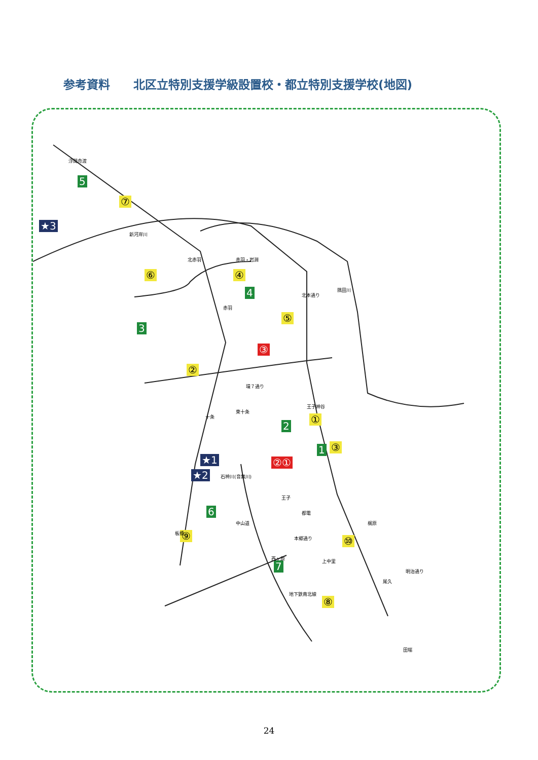参考資料　　北区立特別支援学級設置校・都立特別支援学校(地図)
5
⑦
★3
⑥ ④
4
⑤
3
③
②
環７通り
王子神谷
①
2
1 ③
★1 ②①
★2 石神川(音無川)
6
⑨ ⑩
7
⑧
浮間舟渡
新河岸川
北赤羽 赤羽・岩淵
赤羽
隅田川
北本通り
東十条
十条
王子
板橋
中山道
都電
梶原
本郷通り
西ヶ原 上中里
尾久
明治通り
地下鉄南北線
田端
24